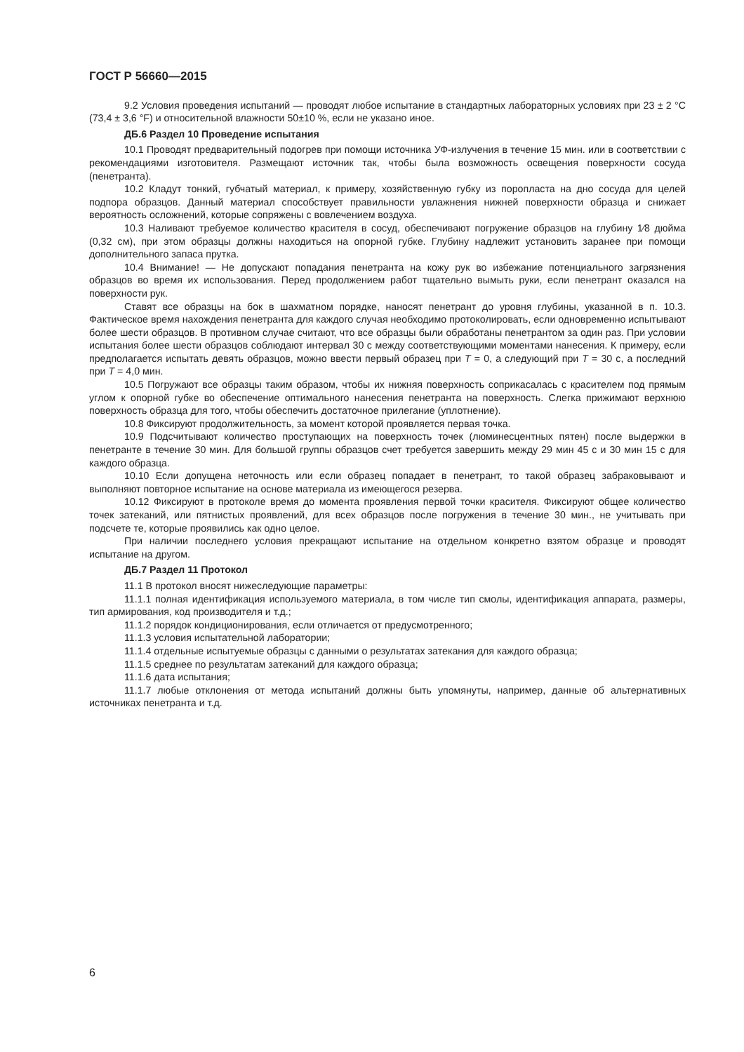ГОСТ Р 56660—2015
9.2 Условия проведения испытаний — проводят любое испытание в стандартных лабораторных условиях при 23 ± 2 °C (73,4 ± 3,6 °F) и относительной влажности 50±10 %, если не указано иное.
ДБ.6 Раздел 10 Проведение испытания
10.1 Проводят предварительный подогрев при помощи источника УФ-излучения в течение 15 мин. или в соответствии с рекомендациями изготовителя. Размещают источник так, чтобы была возможность освещения поверхности сосуда (пенетранта).
10.2 Кладут тонкий, губчатый материал, к примеру, хозяйственную губку из поропласта на дно сосуда для целей подпора образцов. Данный материал способствует правильности увлажнения нижней поверхности образца и снижает вероятность осложнений, которые сопряжены с вовлечением воздуха.
10.3 Наливают требуемое количество красителя в сосуд, обеспечивают погружение образцов на глубину 1⁄8 дюйма (0,32 см), при этом образцы должны находиться на опорной губке. Глубину надлежит установить заранее при помощи дополнительного запаса прутка.
10.4 Внимание! — Не допускают попадания пенетранта на кожу рук во избежание потенциального загрязнения образцов во время их использования. Перед продолжением работ тщательно вымыть руки, если пенетрант оказался на поверхности рук.
Ставят все образцы на бок в шахматном порядке, наносят пенетрант до уровня глубины, указанной в п. 10.3. Фактическое время нахождения пенетранта для каждого случая необходимо протоколировать, если одновременно испытывают более шести образцов. В противном случае считают, что все образцы были обработаны пенетрантом за один раз. При условии испытания более шести образцов соблюдают интервал 30 с между соответствующими моментами нанесения. К примеру, если предполагается испытать девять образцов, можно ввести первый образец при T = 0, а следующий при T = 30 с, а последний при T = 4,0 мин.
10.5 Погружают все образцы таким образом, чтобы их нижняя поверхность соприкасалась с красителем под прямым углом к опорной губке во обеспечение оптимального нанесения пенетранта на поверхность. Слегка прижимают верхнюю поверхность образца для того, чтобы обеспечить достаточное прилегание (уплотнение).
10.8 Фиксируют продолжительность, за момент которой проявляется первая точка.
10.9 Подсчитывают количество проступающих на поверхность точек (люминесцентных пятен) после выдержки в пенетранте в течение 30 мин. Для большой группы образцов счет требуется завершить между 29 мин 45 с и 30 мин 15 с для каждого образца.
10.10 Если допущена неточность или если образец попадает в пенетрант, то такой образец забраковывают и выполняют повторное испытание на основе материала из имеющегося резерва.
10.12 Фиксируют в протоколе время до момента проявления первой точки красителя. Фиксируют общее количество точек затеканий, или пятнистых проявлений, для всех образцов после погружения в течение 30 мин., не учитывать при подсчете те, которые проявились как одно целое.
При наличии последнего условия прекращают испытание на отдельном конкретно взятом образце и проводят испытание на другом.
ДБ.7 Раздел 11 Протокол
11.1 В протокол вносят нижеследующие параметры:
11.1.1 полная идентификация используемого материала, в том числе тип смолы, идентификация аппарата, размеры, тип армирования, код производителя и т.д.;
11.1.2 порядок кондиционирования, если отличается от предусмотренного;
11.1.3 условия испытательной лаборатории;
11.1.4 отдельные испытуемые образцы с данными о результатах затекания для каждого образца;
11.1.5 среднее по результатам затеканий для каждого образца;
11.1.6 дата испытания;
11.1.7 любые отклонения от метода испытаний должны быть упомянуты, например, данные об альтернативных источниках пенетранта и т.д.
6